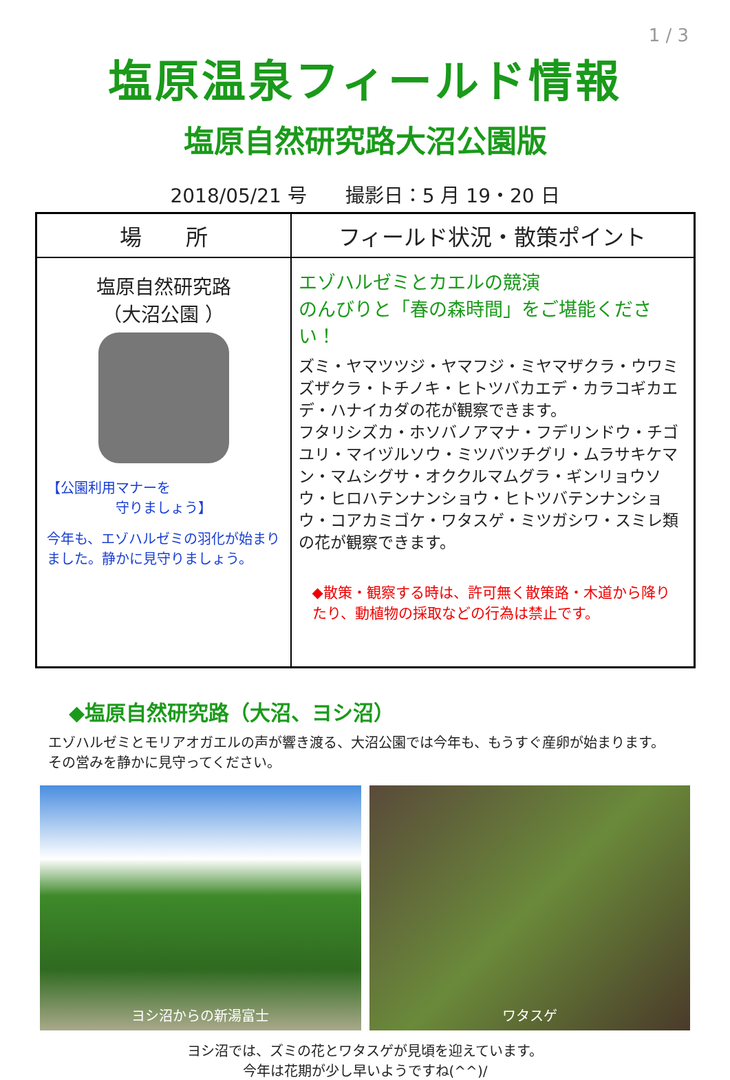1 / 3
塩原温泉フィールド情報
塩原自然研究路大沼公園版
2018/05/21 号　　撮影日：5 月 19・20 日
| 場 所 | フィールド状況・散策ポイント |
| --- | --- |
| 塩原自然研究路 （大沼公園 ） 【公園利用マナーを 守りましょう】 今年も、エゾハルゼミの羽化が始まりました。静かに見守りましょう。 | エゾハルゼミとカエルの競演 のんびりと「春の森時間」をご堪能ください！ ズミ・ヤマツツジ・ヤマフジ・ミヤマザクラ・ウワミズザクラ・トチノキ・ヒトツバカエデ・カラコギカエデ・ハナイカダの花が観察できます。 フタリシズカ・ホソバノアマナ・フデリンドウ・チゴユリ・マイヅルソウ・ミツバツチグリ・ムラサキケマン・マムシグサ・オククルマムグラ・ギンリョウソウ・ヒロハテンナンショウ・ヒトツバテンナンショウ・コアカミゴケ・ワタスゲ・ミツガシワ・スミレ類の花が観察できます。 ◆散策・観察する時は、許可無く散策路・木道から降りたり、動植物の採取などの行為は禁止です。 |
◆塩原自然研究路（大沼、ヨシ沼）
エゾハルゼミとモリアオガエルの声が響き渡る、大沼公園では今年も、もうすぐ産卵が始まります。
その営みを静かに見守ってください。
ヨシ沼からの新湯富士 ワタスゲ
ヨシ沼では、ズミの花とワタスゲが見頃を迎えています。
今年は花期が少し早いようですね(^^)/